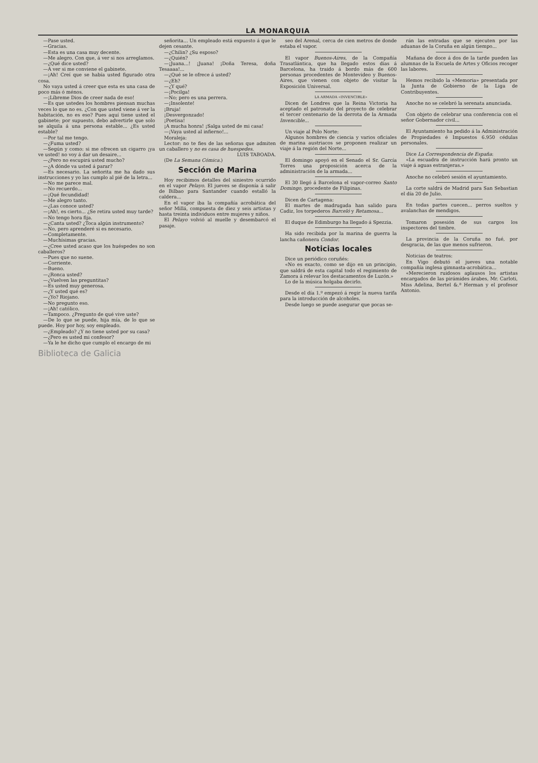LA MONARQUIA
—Pase usted.
—Gracias.
—Esta es una casa muy decente.
—Me alegro. Con que, á ver si nos arreglamos.
—¿Qué dice usted?
—A ver si me conviene el gabinete.
—¡Ah! Creí que se había usted figurado otra cosa.
No vaya usted á creer que esta es una casa de poco más ó ménos.
—¡Líbreme Dios de creer nada de eso!
—Es que ustedes los hombres piensan muchas veces lo que no es. ¿Con que usted viene á ver la habitación, no es eso? Pues aquí tiene usted el gabinete; por supuesto, debo advertirle que solo se alquila á una persona estable... ¿Es usted estable?
—Por tal me tengo.
—¿Fuma usted?
—Según y como: si me ofrecen un cigarro ¡ya ve usted! no voy á dar un desaire...
—¿Pero no escupirá usted mucho?
—¿A dónde va usted á parar?
—Es necesario. La señorita me ha dado sus instrucciones y yo las cumplo al pié de la letra...
—No me parece mal.
—No recuerdo...
—¡Qué fecundidad!
—Me alegro tanto.
—¿Las conoce usted?
—¡Ah!, es cierto... ¿Se retira usted muy tarde?
—No tengo hora fija.
—¿Canta usted? ¿Toca algún instrumento?
—No, pero aprenderé si es necesario.
—Completamente.
—Muchísimas gracias.
—¿Cree usted acaso que los huéspedes no son caballeros?
—Pues que no suene.
—Corriente.
—Bueno.
—¿Ronca usted?
—¿Vuelven las preguntitas?
—Es usted muy generosa.
—¿Y usted qué es?
—¿Yo? Riojano.
—No pregunto eso.
—¡Ah! católico.
—Tampoco. ¿Pregunto de qué vive uste?
—De lo que se puede, hija mía, de lo que se puede. Hoy por hoy, soy empleado.
—¿Empleado? ¿Y no tiene usted por su casa?
—¿Pero es usted mi confesor?
—Ya le he dicho que cumplo el encargo de mi
señorita... Un empleado está expuesto á que le dejen cesante.
—¿Chilin? ¿Su esposo?
—¿Quién?
—¡Juana...! ¡Juana! ¡Doña Teresa, doña Tesaaaa!...
—¿Qué se le ofrece á usted?
—¿Eh?
—¿Y qué?
—¡Pocilga!
—No; pero es una perrera.
—¡Insolente!
¡Bruja!
¡Desvergonzado!
¡Poetisa!
¡A mucha honra! ¡Salga usted de mi casa!
—¡Vaya usted al infierno!...
Moraleja:
Lector: no te fies de las señoras que admiten un caballero y no es casa de huespedes.
LUIS TABOADA.
(De La Semana Cómica.)
Sección de Marina
Hoy recibimos detalles del siniestro ocurrido en el vapor Pelayo. El jueves se disponía á salir de Bilbao para Santander cuando estalló la caldera...
En el vapor iba la compañía acrobática del señor Millá, compuesta de diez y seis artistas y hasta treinta individuos entre mujeres y niños.
El Pelayo volvió al muelle y desembarcó el pasaje.
seo del Arenal, cerca de cien metros de donde estaba el vapor.
El vapor Buenos-Aires, de la Compañía Trasatlántica, que ha llegado estos días á Barcelona, ha traido á bordo más de 600 personas procedentes de Montevideo y Buenos-Aires, que vienen con objeto de visitar la Exposición Universal.
LA ARMADA «INVENCIBLE»
Dicen de Londres que la Reina Victoria ha aceptado el patronato del proyecto de celebrar el tercer centenario de la derrota de la Armada Invencible...
Un viaje al Polo Norte:
Algunos hombres de ciencia y varios oficiales de marina austriacos se proponen realizar un viaje á la región del Norte...
El domingo apoyó en el Senado el Sr. García Torres una proposición acerca de la administración de la armada...
El 30 llegó á Barcelona el vapor-correo Santo Domingo, procedente de Filipinas.
Dicen de Cartagena:
El martes de madrugada han salido para Cadiz, los torpederos Barceló y Retamosa...
El duque de Edimburgo ha llegado á Spezzia.
Ha sido recibida por la marina de guerra la lancha cañonera Condor.
Noticias locales
Dice un periódico coruñés:
«No es exacto, como se dijo en un principio, que saldrá de esta capital todo el regimiento de Zamora á relevar los destacamentos de Luzón.»
Lo de la música holgaba decirlo.
Desde el día 1.º empezó á regir la nueva tarifa para la introducción de alcoholes.
Desde luego se puede asegurar que pocas se-
rán las entradas que se ejecuten por las aduanas de la Coruña en algún tiempo...
Mañana de doce á dos de la tarde pueden las alumnas de la Escuela de Artes y Oficios recoger las labores.
Hemos recibido la «Memoria» presentada por la Junta de Gobierno de la Liga de Contribuyentes.
Anoche no se celebró la serenata anunciada.
Con objeto de celebrar una conferencia con el señor Gobernador civil...
El Ayuntamiento ha pedido á la Administración de Propiedades é Impuestos 6.950 cédulas personales.
Dice La Correspondencia de España:
«La escuadra de instrucción hará pronto un viaje á aguas estranjeras.»
Anoche no celebró sesión el ayuntamiento.
La corte saldrá de Madrid para San Sebastian el día 20 de Julio.
En todas partes cuecen... perros sueltos y avalanchas de mendigos.
Tomaron posesión de sus cargos los inspectores del timbre.
La provincia de la Coruña no fué, por desgracia, de las que menos sufrieron.
Noticias de teatros:
En Vigo debutó el jueves una notable compañía inglesa gimnasta-acrobática...
«Merecieron ruidosos aplausos los artistas encargados de las pirámides árabes, Mr. Carloti, Miss Adelina, Bertel &.ª Herman y el profesor Antonio.
Biblioteca de Galicia